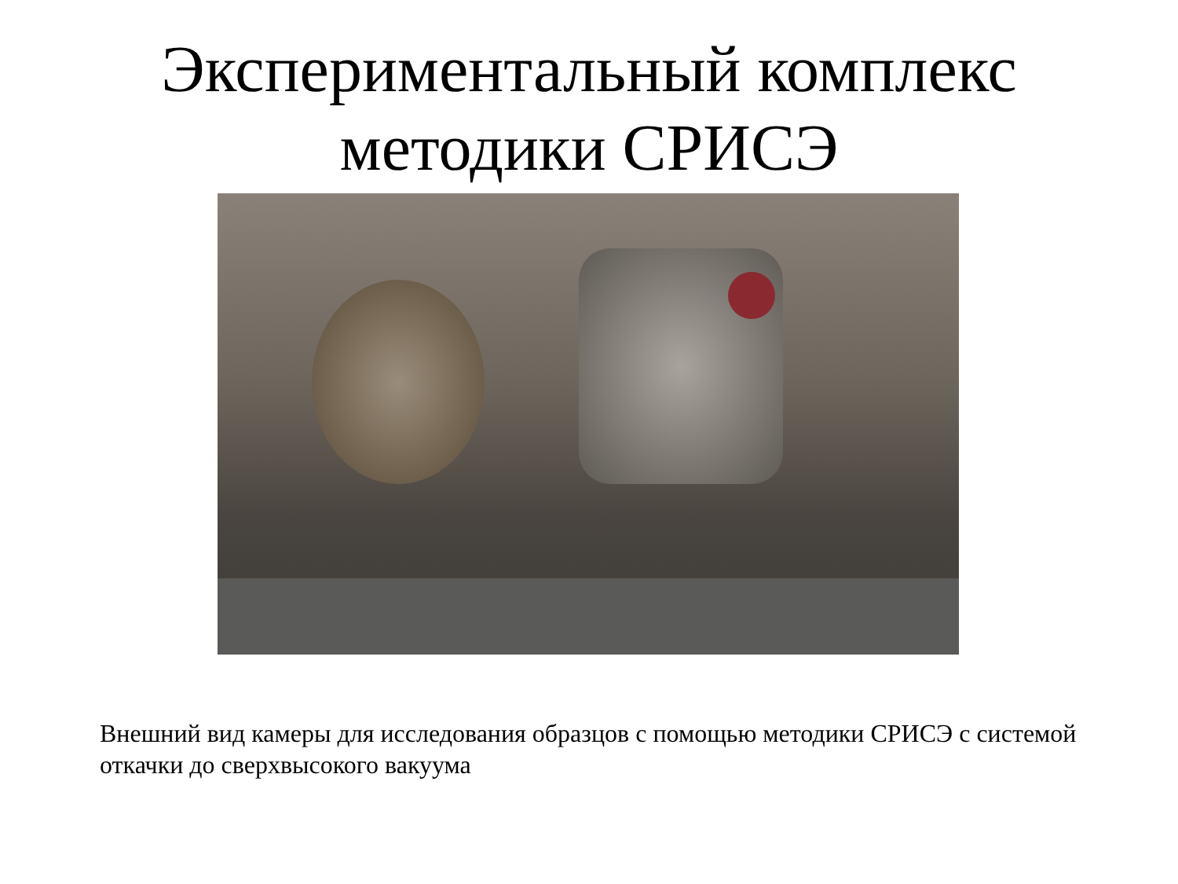Экспериментальный комплекс
методики СРИСЭ
Внешний вид камеры для исследования образцов с помощью методики СРИСЭ с системой откачки до сверхвысокого вакуума